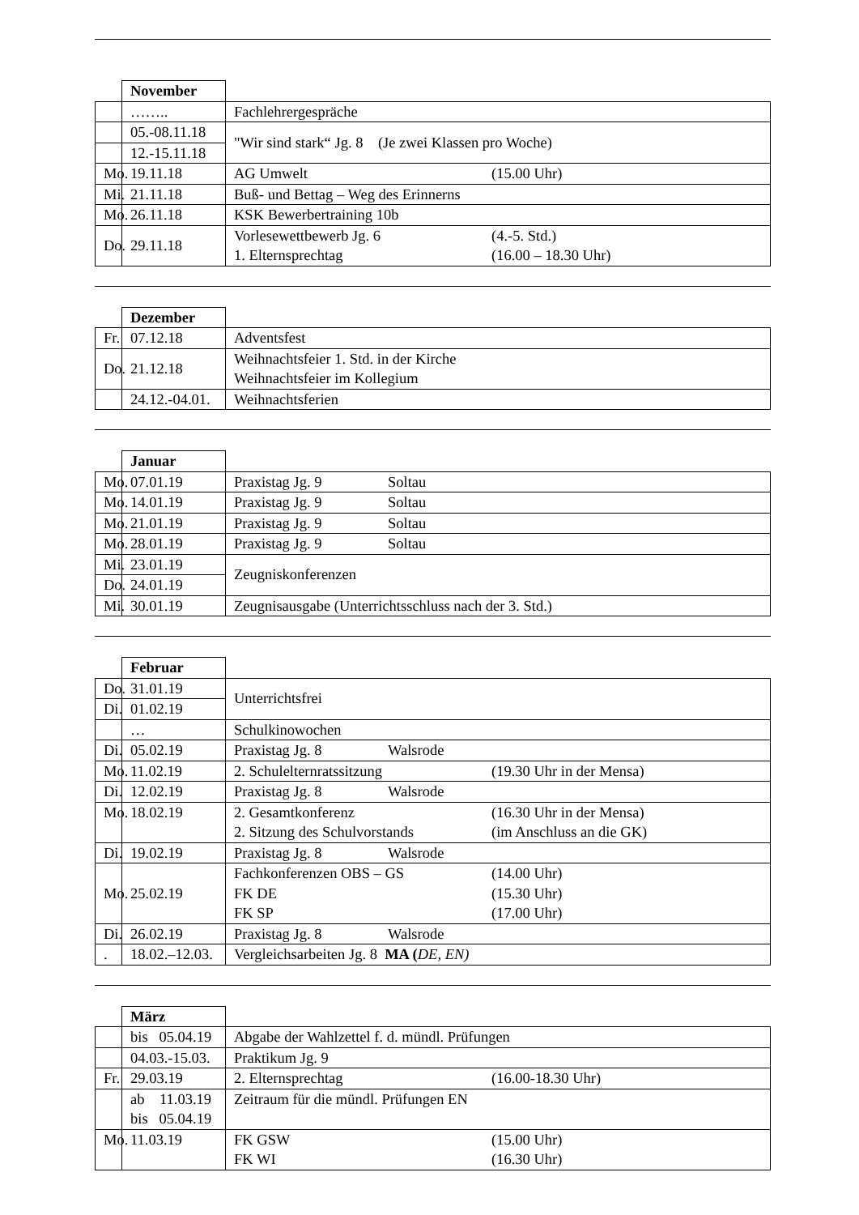| | November | |
| | …….. | Fachlehrergespräche |
| | 05.-08.11.18 | "Wir sind stark“ Jg. 8 (Je zwei Klassen pro Woche) |
| | 12.-15.11.18 | |
| Mo. | 19.11.18 | AG Umwelt (15.00 Uhr) |
| Mi. | 21.11.18 | Buß- und Bettag – Weg des Erinnerns |
| Mo. | 26.11.18 | KSK Bewerbertraining 10b |
| Do. | 29.11.18 | Vorlesewettbewerb Jg. 6 (4.-5. Std.) 1. Elternsprechtag (16.00 – 18.30 Uhr) |
| | Dezember | |
| Fr. | 07.12.18 | Adventsfest |
| Do. | 21.12.18 | Weihnachtsfeier 1. Std. in der Kirche Weihnachtsfeier im Kollegium |
| | 24.12.-04.01. | Weihnachtsferien |
| | Januar | |
| Mo. | 07.01.19 | Praxistag Jg. 9 Soltau |
| Mo. | 14.01.19 | Praxistag Jg. 9 Soltau |
| Mo. | 21.01.19 | Praxistag Jg. 9 Soltau |
| Mo. | 28.01.19 | Praxistag Jg. 9 Soltau |
| Mi. | 23.01.19 | Zeugniskonferenzen |
| Do. | 24.01.19 | |
| Mi. | 30.01.19 | Zeugnisausgabe (Unterrichtsschluss nach der 3. Std.) |
| | Februar | |
| Do. | 31.01.19 | Unterrichtsfrei |
| Di. | 01.02.19 | |
| | … | Schulkinowochen |
| Di. | 05.02.19 | Praxistag Jg. 8 Walsrode |
| Mo. | 11.02.19 | 2. Schulelternratssitzung (19.30 Uhr in der Mensa) |
| Di. | 12.02.19 | Praxistag Jg. 8 Walsrode |
| Mo. | 18.02.19 | 2. Gesamtkonferenz (16.30 Uhr in der Mensa) 2. Sitzung des Schulvorstands (im Anschluss an die GK) |
| Di. | 19.02.19 | Praxistag Jg. 8 Walsrode |
| Mo. | 25.02.19 | Fachkonferenzen OBS – GS (14.00 Uhr) FK DE (15.30 Uhr) FK SP (17.00 Uhr) |
| Di. | 26.02.19 | Praxistag Jg. 8 Walsrode |
| . | 18.02.–12.03. | Vergleichsarbeiten Jg. 8 MA ( DE, EN) |
| | März | |
| | bis 05.04.19 | Abgabe der Wahlzettel f. d. mündl. Prüfungen |
| | 04.03.-15.03. | Praktikum Jg. 9 |
| Fr. | 29.03.19 | 2. Elternsprechtag (16.00-18.30 Uhr) |
| | ab 11.03.19 bis 05.04.19 | Zeitraum für die mündl. Prüfungen EN |
| Mo. | 11.03.19 | FK GSW (15.00 Uhr) FK WI (16.30 Uhr) |